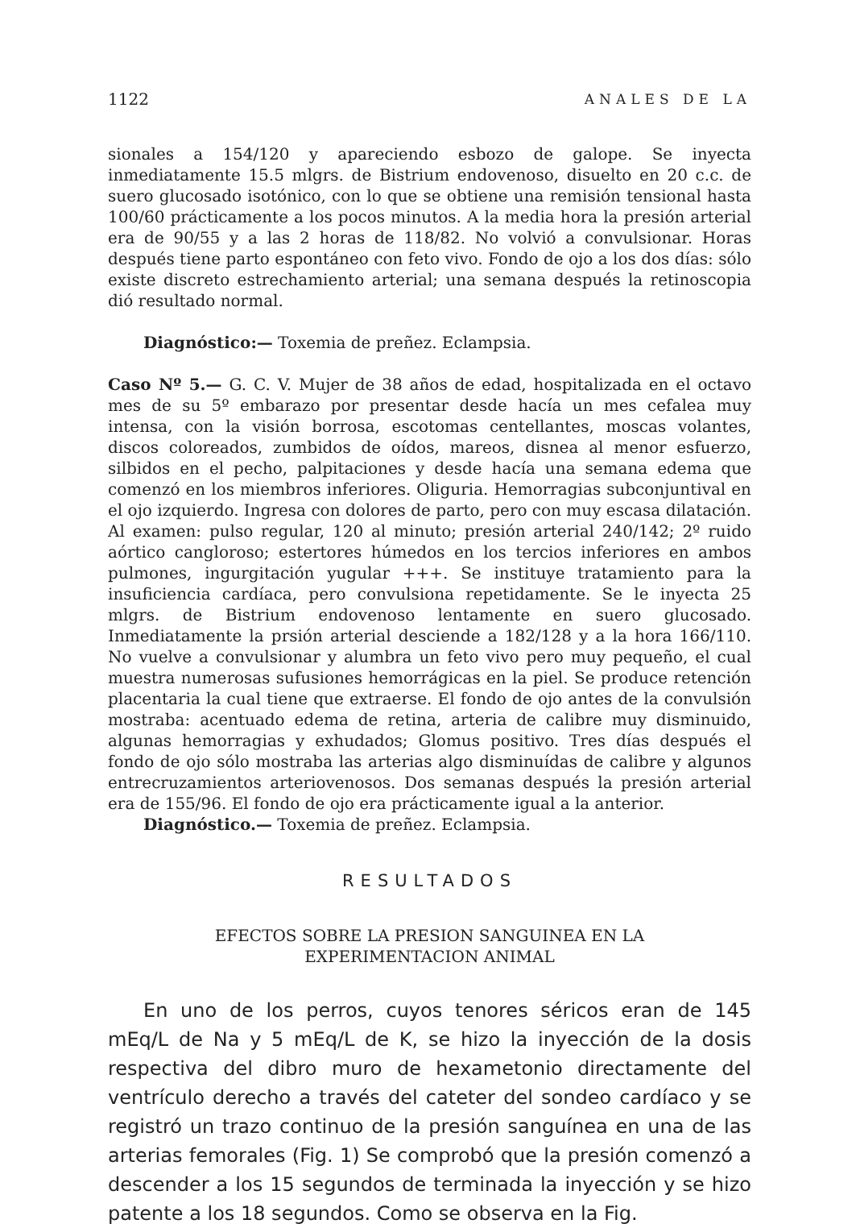1122 ANALES DE LA
sionales a 154/120 y apareciendo esbozo de galope. Se inyecta inmediatamente 15.5 mlgrs. de Bistrium endovenoso, disuelto en 20 c.c. de suero glucosado isotónico, con lo que se obtiene una remisión tensional hasta 100/60 prácticamente a los pocos minutos. A la media hora la presión arterial era de 90/55 y a las 2 horas de 118/82. No volvió a convulsionar. Horas después tiene parto espontáneo con feto vivo. Fondo de ojo a los dos días: sólo existe discreto estrechamiento arterial; una semana después la retinoscopia dió resultado normal.
Diagnóstico:— Toxemia de preñez. Eclampsia.
Caso Nº 5.— G. C. V. Mujer de 38 años de edad, hospitalizada en el octavo mes de su 5º embarazo por presentar desde hacía un mes cefalea muy intensa, con la visión borrosa, escotomas centellantes, moscas volantes, discos coloreados, zumbidos de oídos, mareos, disnea al menor esfuerzo, silbidos en el pecho, palpitaciones y desde hacía una semana edema que comenzó en los miembros inferiores. Oliguria. Hemorragias subconjuntival en el ojo izquierdo. Ingresa con dolores de parto, pero con muy escasa dilatación. Al examen: pulso regular, 120 al minuto; presión arterial 240/142; 2º ruido aórtico cangloroso; estertores húmedos en los tercios inferiores en ambos pulmones, ingurgitación yugular +++. Se instituye tratamiento para la insuficiencia cardíaca, pero convulsiona repetidamente. Se le inyecta 25 mlgrs. de Bistrium endovenoso lentamente en suero glucosado. Inmediatamente la prsión arterial desciende a 182/128 y a la hora 166/110. No vuelve a convulsionar y alumbra un feto vivo pero muy pequeño, el cual muestra numerosas sufusiones hemorrágicas en la piel. Se produce retención placentaria la cual tiene que extraerse. El fondo de ojo antes de la convulsión mostraba: acentuado edema de retina, arteria de calibre muy disminuido, algunas hemorragias y exhudados; Glomus positivo. Tres días después el fondo de ojo sólo mostraba las arterias algo disminuídas de calibre y algunos entrecruzamientos arteriovenosos. Dos semanas después la presión arterial era de 155/96. El fondo de ojo era prácticamente igual a la anterior.
Diagnóstico.— Toxemia de preñez. Eclampsia.
RESULTADOS
EFECTOS SOBRE LA PRESION SANGUINEA EN LA
EXPERIMENTACION ANIMAL
En uno de los perros, cuyos tenores séricos eran de 145 mEq/L de Na y 5 mEq/L de K, se hizo la inyección de la dosis respectiva del dibro muro de hexametonio directamente del ventrículo derecho a través del cateter del sondeo cardíaco y se registró un trazo continuo de la presión sanguínea en una de las arterias femorales (Fig. 1) Se comprobó que la presión comenzó a descender a los 15 segundos de terminada la inyección y se hizo patente a los 18 segundos. Como se observa en la Fig.